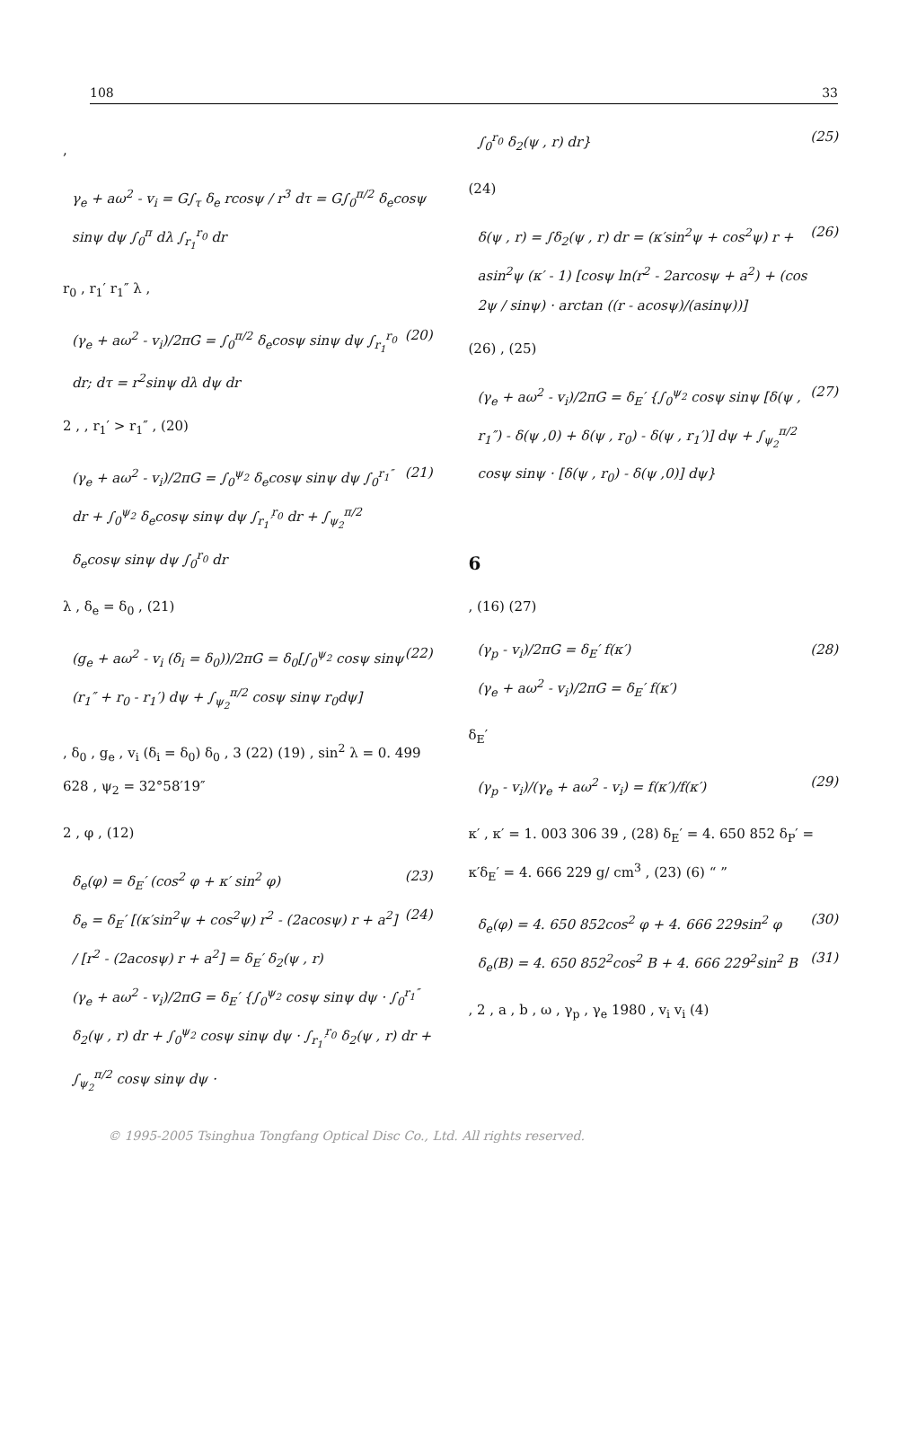108 33
,
γ<sub>e</sub> + aω<sup>2</sup> - v<sub>i</sub> = G∫<sub>τ</sub> δ<sub>e</sub> rcosψ / r<sup>3</sup> dτ = G∫<sub>0</sub><sup>π/2</sup> δ<sub>e</sub>cosψ sinψ dψ ∫<sub>0</sub><sup>π</sup> dλ ∫<sub>r<sub>1</sub></sub><sup>r<sub>0</sub></sup> dr
r<sub>0</sub> , r<sub>1</sub>′ r<sub>1</sub>″ λ ,
(γ<sub>e</sub> + aω<sup>2</sup> - v<sub>i</sub>)/2πG = ∫<sub>0</sub><sup>π/2</sup> δ<sub>e</sub>cosψ sinψ dψ ∫<sub>r<sub>1</sub></sub><sup>r<sub>0</sub></sup> dr; dτ = r<sup>2</sup>sinψ dλ dψ dr (20)
2 , , r<sub>1</sub>′ > r<sub>1</sub>″ , (20)
(γ<sub>e</sub> + aω<sup>2</sup> - v<sub>i</sub>)/2πG = ∫<sub>0</sub><sup>ψ<sub>2</sub></sup> δ<sub>e</sub>cosψ sinψ dψ ∫<sub>0</sub><sup>r<sub>1</sub>″</sup> dr + ∫<sub>0</sub><sup>ψ<sub>2</sub></sup> δ<sub>e</sub>cosψ sinψ dψ ∫<sub>r<sub>1</sub>′</sub><sup>r<sub>0</sub></sup> dr + ∫<sub>ψ<sub>2</sub></sub><sup>π/2</sup> δ<sub>e</sub>cosψ sinψ dψ ∫<sub>0</sub><sup>r<sub>0</sub></sup> dr (21)
λ , δ<sub>e</sub> = δ<sub>0</sub> , (21)
(g<sub>e</sub> + aω<sup>2</sup> - v<sub>i</sub> (δ<sub>i</sub> = δ<sub>0</sub>))/2πG = δ<sub>0</sub>[∫<sub>0</sub><sup>ψ<sub>2</sub></sup> cosψ sinψ (r<sub>1</sub>″ + r<sub>0</sub> - r<sub>1</sub>′) dψ + ∫<sub>ψ<sub>2</sub></sub><sup>π/2</sup> cosψ sinψ r<sub>0</sub>dψ] (22)
, δ<sub>0</sub> , g<sub>e</sub> , v<sub>i</sub> (δ<sub>i</sub> = δ<sub>0</sub>) δ<sub>0</sub> , 3 (22) (19) , sin<sup>2</sup> λ = 0. 499 628 , ψ<sub>2</sub> = 32°58′19″
2 , φ , (12)
δ<sub>e</sub>(φ) = δ<sub>E</sub>′ (cos<sup>2</sup> φ + κ′ sin<sup>2</sup> φ) (23)
δ<sub>e</sub> = δ<sub>E</sub>′ [(κ′sin<sup>2</sup>ψ + cos<sup>2</sup>ψ) r<sup>2</sup> - (2acosψ) r + a<sup>2</sup>] / [r<sup>2</sup> - (2acosψ) r + a<sup>2</sup>] = δ<sub>E</sub>′ δ<sub>2</sub>(ψ , r) (24)
(γ<sub>e</sub> + aω<sup>2</sup> - v<sub>i</sub>)/2πG = δ<sub>E</sub>′ {∫<sub>0</sub><sup>ψ<sub>2</sub></sup> cosψ sinψ dψ · ∫<sub>0</sub><sup>r<sub>1</sub>″</sup> δ<sub>2</sub>(ψ , r) dr + ∫<sub>0</sub><sup>ψ<sub>2</sub></sup> cosψ sinψ dψ · ∫<sub>r<sub>1</sub>′</sub><sup>r<sub>0</sub></sup> δ<sub>2</sub>(ψ , r) dr + ∫<sub>ψ<sub>2</sub></sub><sup>π/2</sup> cosψ sinψ dψ ·
∫<sub>0</sub><sup>r<sub>0</sub></sup> δ<sub>2</sub>(ψ , r) dr} (25)
(24)
δ(ψ , r) = ∫δ<sub>2</sub>(ψ , r) dr = (κ′sin<sup>2</sup>ψ + cos<sup>2</sup>ψ) r + asin<sup>2</sup>ψ (κ′ - 1) [cosψ ln(r<sup>2</sup> - 2arcosψ + a<sup>2</sup>) + (cos 2ψ / sinψ) · arctan ((r - acosψ)/(asinψ))] (26)
(26) , (25)
(γ<sub>e</sub> + aω<sup>2</sup> - v<sub>i</sub>)/2πG = δ<sub>E</sub>′ {∫<sub>0</sub><sup>ψ<sub>2</sub></sup> cosψ sinψ [δ(ψ , r<sub>1</sub>″) - δ(ψ ,0) + δ(ψ , r<sub>0</sub>) - δ(ψ , r<sub>1</sub>′)] dψ + ∫<sub>ψ<sub>2</sub></sub><sup>π/2</sup> cosψ sinψ · [δ(ψ , r<sub>0</sub>) - δ(ψ ,0)] dψ} (27)
6
, (16) (27)
(γ<sub>p</sub> - v<sub>i</sub>)/2πG = δ<sub>E</sub>′ f(κ′)
(γ<sub>e</sub> + aω<sup>2</sup> - v<sub>i</sub>)/2πG = δ<sub>E</sub>′ f(κ′) (28)
δ<sub>E</sub>′
(γ<sub>p</sub> - v<sub>i</sub>)/(γ<sub>e</sub> + aω<sup>2</sup> - v<sub>i</sub>) = f(κ′)/f(κ′) (29)
κ′ , κ′ = 1. 003 306 39 , (28) δ<sub>E</sub>′ = 4. 650 852 δ<sub>P</sub>′ = κ′δ<sub>E</sub>′ = 4. 666 229 g/ cm<sup>3</sup> , (23) (6) “ ”
δ<sub>e</sub>(φ) = 4. 650 852cos<sup>2</sup> φ + 4. 666 229sin<sup>2</sup> φ (30)
δ<sub>e</sub>(B) = 4. 650 852<sup>2</sup>cos<sup>2</sup> B + 4. 666 229<sup>2</sup>sin<sup>2</sup> B (31)
, 2 , a , b , ω , γ<sub>p</sub> , γ<sub>e</sub> 1980 , v<sub>i</sub> v<sub>i</sub> (4)
© 1995-2005 Tsinghua Tongfang Optical Disc Co., Ltd. All rights reserved.